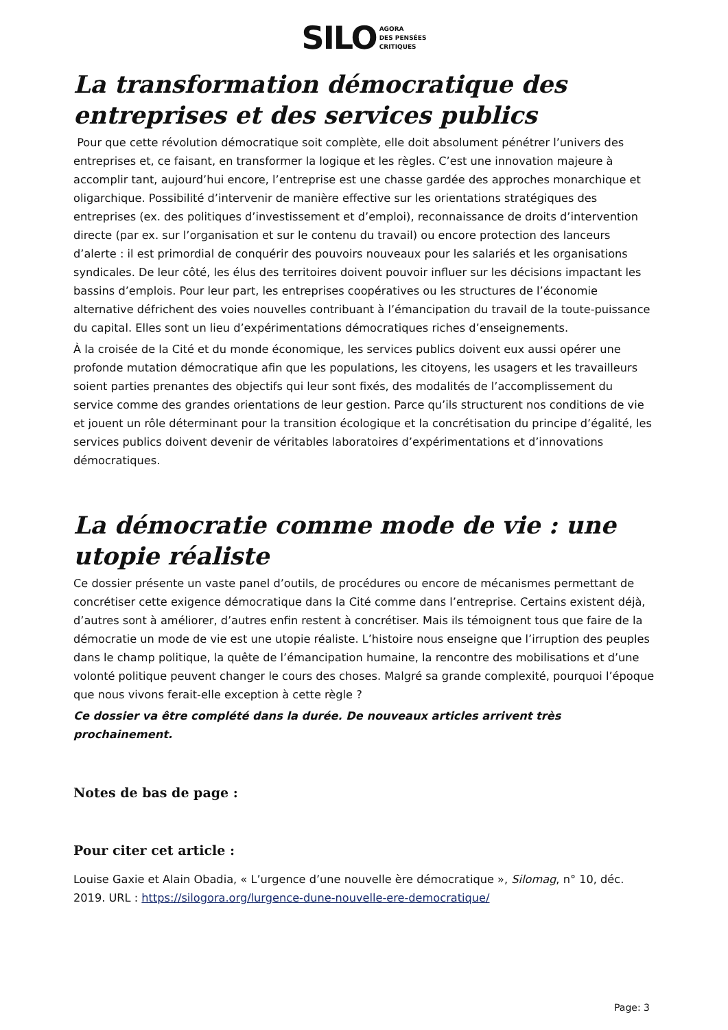SILO AGORA
DES PENSÉES
CRITIQUES
La transformation démocratique des entreprises et des services publics
Pour que cette révolution démocratique soit complète, elle doit absolument pénétrer l’univers des entreprises et, ce faisant, en transformer la logique et les règles. C’est une innovation majeure à accomplir tant, aujourd’hui encore, l’entreprise est une chasse gardée des approches monarchique et oligarchique. Possibilité d’intervenir de manière effective sur les orientations stratégiques des entreprises (ex. des politiques d’investissement et d’emploi), reconnaissance de droits d’intervention directe (par ex. sur l’organisation et sur le contenu du travail) ou encore protection des lanceurs d’alerte : il est primordial de conquérir des pouvoirs nouveaux pour les salariés et les organisations syndicales. De leur côté, les élus des territoires doivent pouvoir influer sur les décisions impactant les bassins d’emplois. Pour leur part, les entreprises coopératives ou les structures de l’économie alternative défrichent des voies nouvelles contribuant à l’émancipation du travail de la toute-puissance du capital. Elles sont un lieu d’expérimentations démocratiques riches d’enseignements.
À la croisée de la Cité et du monde économique, les services publics doivent eux aussi opérer une profonde mutation démocratique afin que les populations, les citoyens, les usagers et les travailleurs soient parties prenantes des objectifs qui leur sont fixés, des modalités de l’accomplissement du service comme des grandes orientations de leur gestion. Parce qu’ils structurent nos conditions de vie et jouent un rôle déterminant pour la transition écologique et la concrétisation du principe d’égalité, les services publics doivent devenir de véritables laboratoires d’expérimentations et d’innovations démocratiques.
La démocratie comme mode de vie : une utopie réaliste
Ce dossier présente un vaste panel d’outils, de procédures ou encore de mécanismes permettant de concrétiser cette exigence démocratique dans la Cité comme dans l’entreprise. Certains existent déjà, d’autres sont à améliorer, d’autres enfin restent à concrétiser. Mais ils témoignent tous que faire de la démocratie un mode de vie est une utopie réaliste. L’histoire nous enseigne que l’irruption des peuples dans le champ politique, la quête de l’émancipation humaine, la rencontre des mobilisations et d’une volonté politique peuvent changer le cours des choses. Malgré sa grande complexité, pourquoi l’époque que nous vivons ferait-elle exception à cette règle ?
Ce dossier va être complété dans la durée. De nouveaux articles arrivent très prochainement.
Notes de bas de page :
Pour citer cet article :
Louise Gaxie et Alain Obadia, « L’urgence d’une nouvelle ère démocratique », Silomag, n° 10, déc. 2019. URL : https://silogora.org/lurgence-dune-nouvelle-ere-democratique/
Page: 3